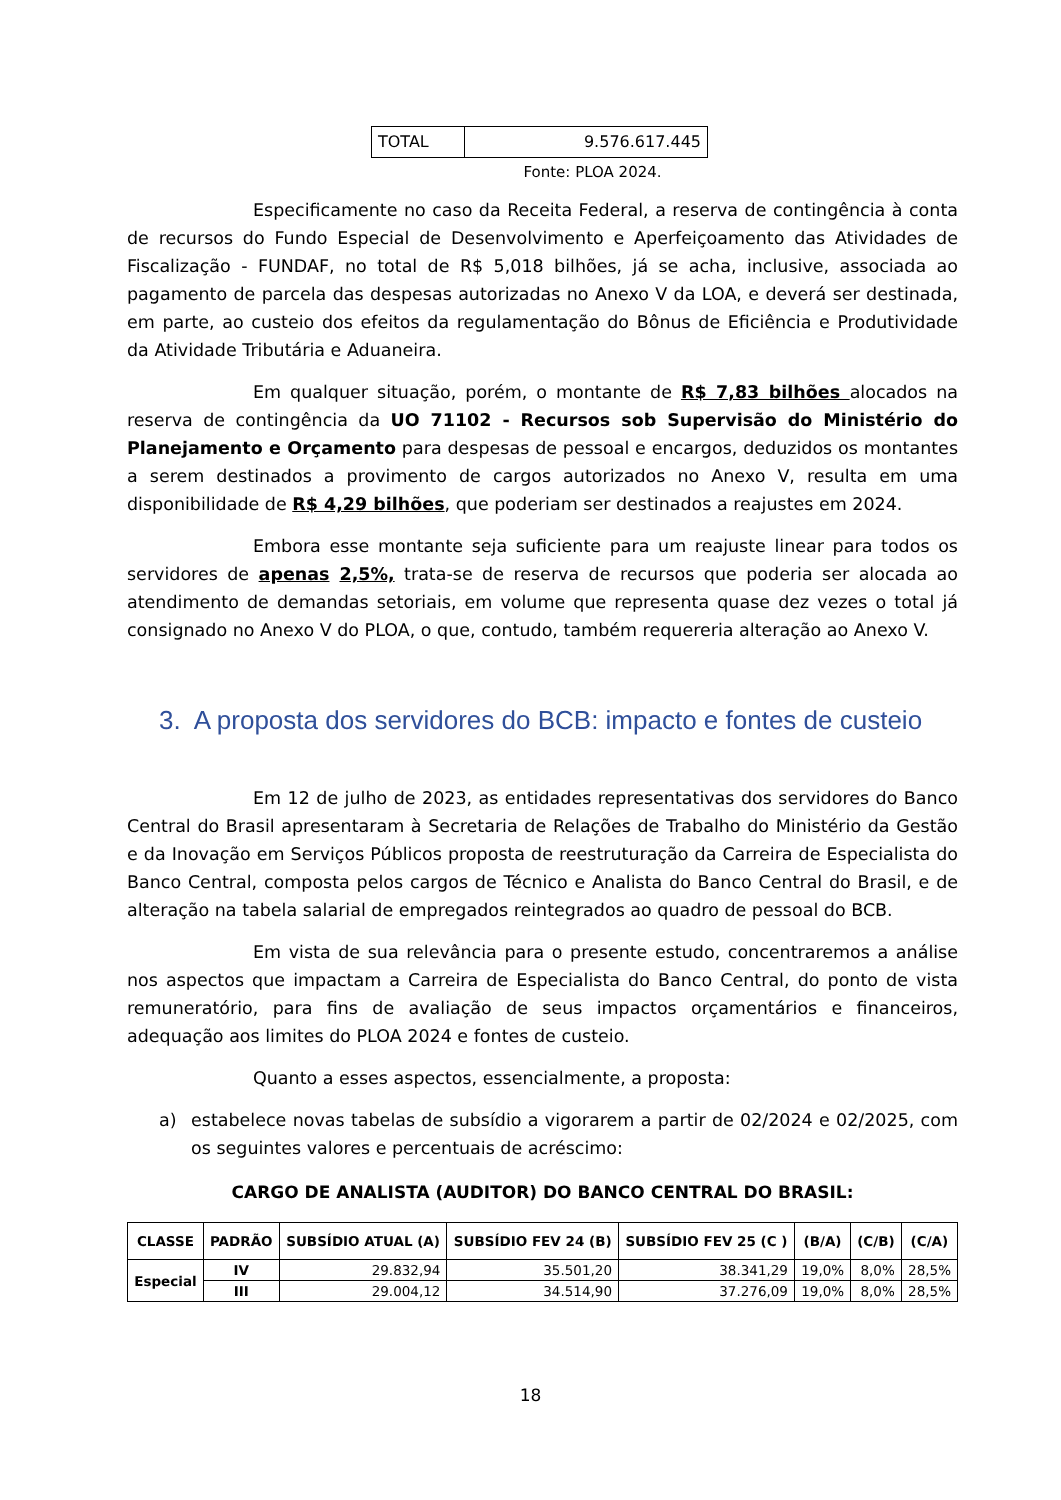| TOTAL | 9.576.617.445 |
Fonte: PLOA 2024.
Especificamente no caso da Receita Federal, a reserva de contingência à conta de recursos do Fundo Especial de Desenvolvimento e Aperfeiçoamento das Atividades de Fiscalização - FUNDAF, no total de R$ 5,018 bilhões, já se acha, inclusive, associada ao pagamento de parcela das despesas autorizadas no Anexo V da LOA, e deverá ser destinada, em parte, ao custeio dos efeitos da regulamentação do Bônus de Eficiência e Produtividade da Atividade Tributária e Aduaneira.
Em qualquer situação, porém, o montante de R$ 7,83 bilhões alocados na reserva de contingência da UO 71102 - Recursos sob Supervisão do Ministério do Planejamento e Orçamento para despesas de pessoal e encargos, deduzidos os montantes a serem destinados a provimento de cargos autorizados no Anexo V, resulta em uma disponibilidade de R$ 4,29 bilhões, que poderiam ser destinados a reajustes em 2024.
Embora esse montante seja suficiente para um reajuste linear para todos os servidores de apenas 2,5%, trata-se de reserva de recursos que poderia ser alocada ao atendimento de demandas setoriais, em volume que representa quase dez vezes o total já consignado no Anexo V do PLOA, o que, contudo, também requereria alteração ao Anexo V.
3. A proposta dos servidores do BCB: impacto e fontes de custeio
Em 12 de julho de 2023, as entidades representativas dos servidores do Banco Central do Brasil apresentaram à Secretaria de Relações de Trabalho do Ministério da Gestão e da Inovação em Serviços Públicos proposta de reestruturação da Carreira de Especialista do Banco Central, composta pelos cargos de Técnico e Analista do Banco Central do Brasil, e de alteração na tabela salarial de empregados reintegrados ao quadro de pessoal do BCB.
Em vista de sua relevância para o presente estudo, concentraremos a análise nos aspectos que impactam a Carreira de Especialista do Banco Central, do ponto de vista remuneratório, para fins de avaliação de seus impactos orçamentários e financeiros, adequação aos limites do PLOA 2024 e fontes de custeio.
Quanto a esses aspectos, essencialmente, a proposta:
a) estabelece novas tabelas de subsídio a vigorarem a partir de 02/2024 e 02/2025, com os seguintes valores e percentuais de acréscimo:
CARGO DE ANALISTA (AUDITOR) DO BANCO CENTRAL DO BRASIL:
| CLASSE | PADRÃO | SUBSÍDIO ATUAL (A) | SUBSÍDIO FEV 24 (B) | SUBSÍDIO FEV 25 (C ) | (B/A) | (C/B) | (C/A) |
| --- | --- | --- | --- | --- | --- | --- | --- |
| Especial | IV | 29.832,94 | 35.501,20 | 38.341,29 | 19,0% | 8,0% | 28,5% |
| | III | 29.004,12 | 34.514,90 | 37.276,09 | 19,0% | 8,0% | 28,5% |
18